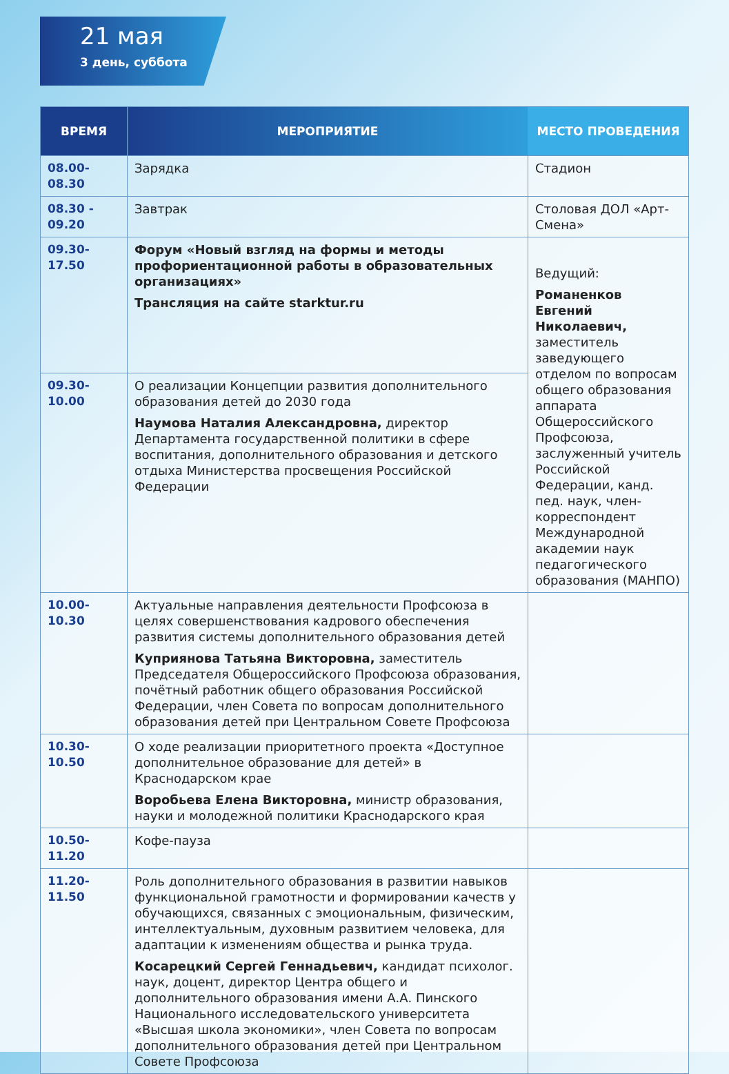21 мая
3 день, суббота
| ВРЕМЯ | МЕРОПРИЯТИЕ | МЕСТО ПРОВЕДЕНИЯ |
| --- | --- | --- |
| 08.00-08.30 | Зарядка | Стадион |
| 08.30 - 09.20 | Завтрак | Столовая ДОЛ «Арт-Смена» |
| 09.30-17.50 | Форум «Новый взгляд на формы и методы профориентационной работы в образовательных организациях» Трансляция на сайте starktur.ru | Ведущий: Романенков Евгений Николаевич, заместитель заведующего отделом по вопросам общего образования аппарата Общероссийского Профсоюза, заслуженный учитель Российской Федерации, канд. пед. наук, член-корреспондент Международной академии наук педагогического образования (МАНПО) |
| 09.30-10.00 | О реализации Концепции развития дополнительного образования детей до 2030 года Наумова Наталия Александровна, директор Департамента государственной политики в сфере воспитания, дополнительного образования и детского отдыха Министерства просвещения Российской Федерации | |
| 10.00-10.30 | Актуальные направления деятельности Профсоюза в целях совершенствования кадрового обеспечения развития системы дополнительного образования детей Куприянова Татьяна Викторовна, заместитель Председателя Общероссийского Профсоюза образования, почётный работник общего образования Российской Федерации, член Совета по вопросам дополнительного образования детей при Центральном Совете Профсоюза | |
| 10.30-10.50 | О ходе реализации приоритетного проекта «Доступное дополнительное образование для детей» в Краснодарском крае Воробьева Елена Викторовна, министр образования, науки и молодежной политики Краснодарского края | |
| 10.50-11.20 | Кофе-пауза | |
| 11.20-11.50 | Роль дополнительного образования в развитии навыков функциональной грамотности и формировании качеств у обучающихся, связанных с эмоциональным, физическим, интеллектуальным, духовным развитием человека, для адаптации к изменениям общества и рынка труда. Косарецкий Сергей Геннадьевич, кандидат психолог. наук, доцент, директор Центра общего и дополнительного образования имени А.А. Пинского Национального исследовательского университета «Высшая школа экономики», член Совета по вопросам дополнительного образования детей при Центральном Совете Профсоюза | |